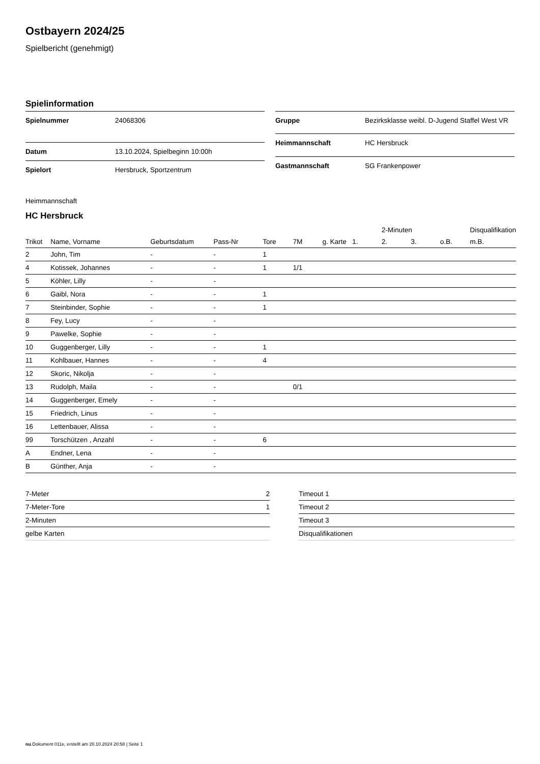Ostbayern 2024/25
Spielbericht (genehmigt)
Spielinformation
| Spielnummer | 24068306 |
| Datum | 13.10.2024, Spielbeginn 10:00h |
| Spielort | Hersbruck, Sportzentrum |
| Gruppe | Bezirksklasse weibl. D-Jugend Staffel West VR |
| Heimmannschaft | HC Hersbruck |
| Gastmannschaft | SG Frankenpower |
Heimmannschaft
HC Hersbruck
| | | | | | | | | 2-Minuten | | | Disqualifikation |
| --- | --- | --- | --- | --- | --- | --- | --- | --- | --- | --- | --- |
| Trikot | Name, Vorname | Geburtsdatum | Pass-Nr | Tore | 7M | g. Karte | 1. | 2. | 3. | o.B. | m.B. |
| 2 | John, Tim | - | - | 1 | | | | | | | |
| 4 | Kotissek, Johannes | - | - | 1 | 1/1 | | | | | | |
| 5 | Köhler, Lilly | - | - | | | | | | | | |
| 6 | Gaibl, Nora | - | - | 1 | | | | | | | |
| 7 | Steinbinder, Sophie | - | - | 1 | | | | | | | |
| 8 | Fey, Lucy | - | - | | | | | | | | |
| 9 | Pawelke, Sophie | - | - | | | | | | | | |
| 10 | Guggenberger, Lilly | - | - | 1 | | | | | | | |
| 11 | Kohlbauer, Hannes | - | - | 4 | | | | | | | |
| 12 | Skoric, Nikolja | - | - | | | | | | | | |
| 13 | Rudolph, Maila | - | - | | 0/1 | | | | | | |
| 14 | Guggenberger, Emely | - | - | | | | | | | | |
| 15 | Friedrich, Linus | - | - | | | | | | | | |
| 16 | Lettenbauer, Alissa | - | - | | | | | | | | |
| 99 | Torschützen , Anzahl | - | - | 6 | | | | | | | |
| A | Endner, Lena | - | - | | | | | | | | |
| B | Günther, Anja | - | - | | | | | | | | |
| 7-Meter | 2 |
| 7-Meter-Tore | 1 |
| 2-Minuten | |
| gelbe Karten | |
| Timeout 1 |
| Timeout 2 |
| Timeout 3 |
| Disqualifikationen |
nu.Dokument 011e, erstellt am 20.10.2024 20:58 | Seite 1